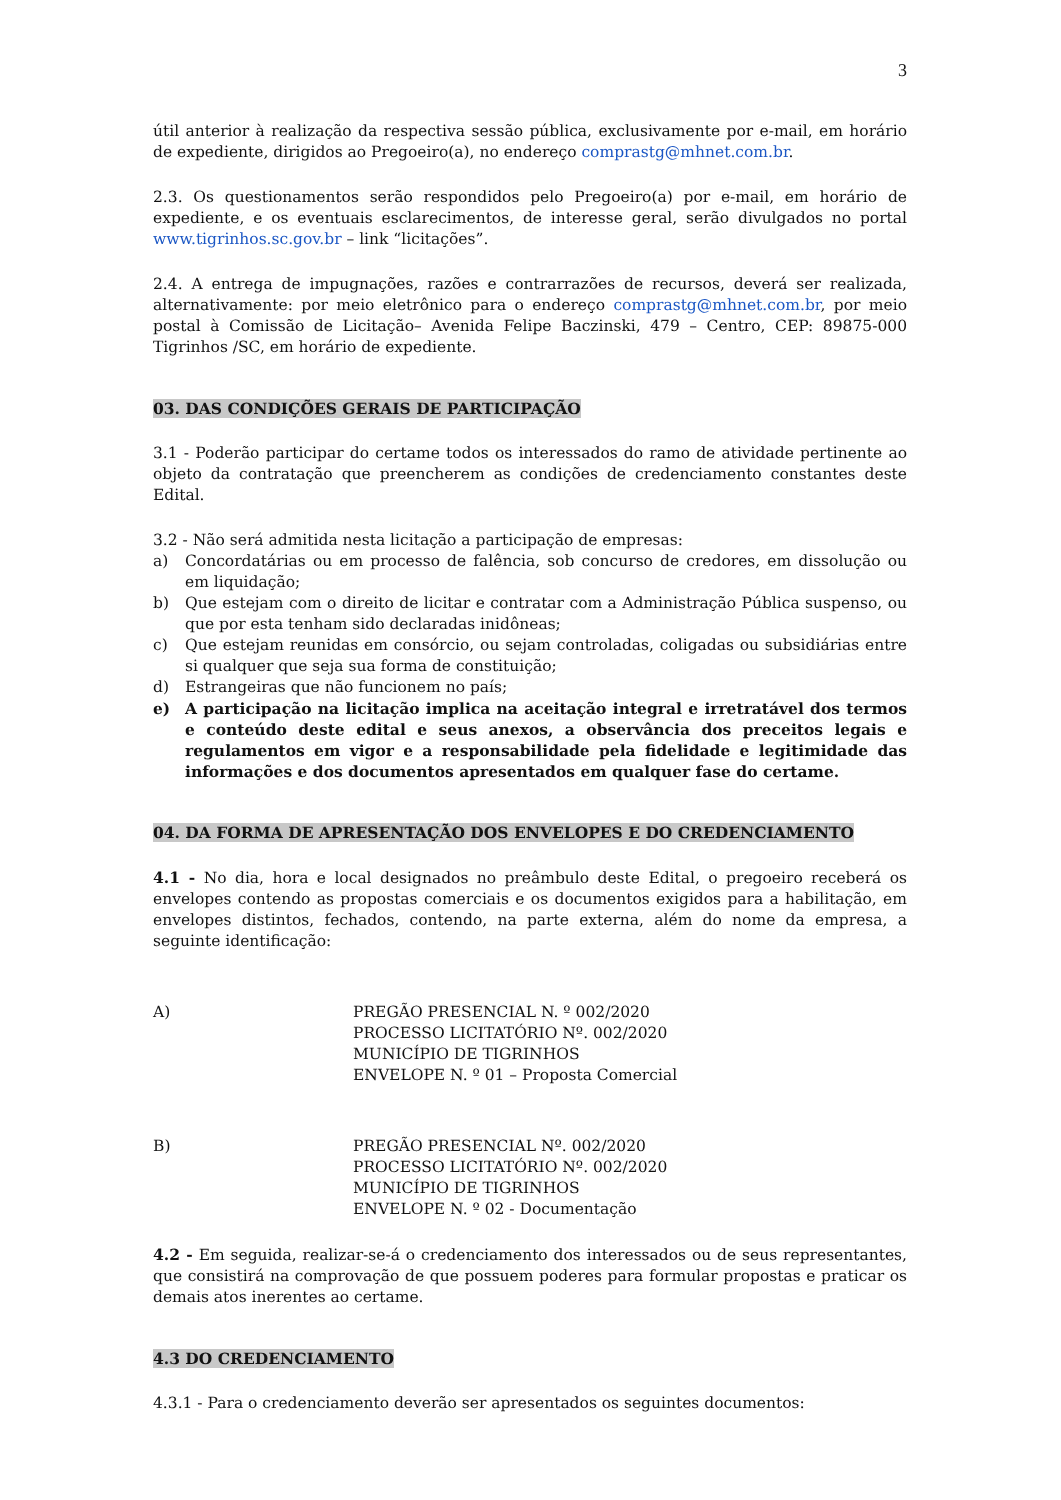3
útil anterior à realização da respectiva sessão pública, exclusivamente por e-mail, em horário de expediente, dirigidos ao Pregoeiro(a), no endereço comprastg@mhnet.com.br.
2.3. Os questionamentos serão respondidos pelo Pregoeiro(a) por e-mail, em horário de expediente, e os eventuais esclarecimentos, de interesse geral, serão divulgados no portal www.tigrinhos.sc.gov.br – link “licitações”.
2.4. A entrega de impugnações, razões e contrarrazões de recursos, deverá ser realizada, alternativamente: por meio eletrônico para o endereço comprastg@mhnet.com.br, por meio postal à Comissão de Licitação– Avenida Felipe Baczinski, 479 – Centro, CEP: 89875-000 Tigrinhos /SC, em horário de expediente.
03. DAS CONDIÇÕES GERAIS DE PARTICIPAÇÃO
3.1 - Poderão participar do certame todos os interessados do ramo de atividade pertinente ao objeto da contratação que preencherem as condições de credenciamento constantes deste Edital.
3.2 - Não será admitida nesta licitação a participação de empresas:
a) Concordatárias ou em processo de falência, sob concurso de credores, em dissolução ou em liquidação;
b) Que estejam com o direito de licitar e contratar com a Administração Pública suspenso, ou que por esta tenham sido declaradas inidôneas;
c) Que estejam reunidas em consórcio, ou sejam controladas, coligadas ou subsidiárias entre si qualquer que seja sua forma de constituição;
d) Estrangeiras que não funcionem no país;
e) A participação na licitação implica na aceitação integral e irretratável dos termos e conteúdo deste edital e seus anexos, a observância dos preceitos legais e regulamentos em vigor e a responsabilidade pela fidelidade e legitimidade das informações e dos documentos apresentados em qualquer fase do certame.
04. DA FORMA DE APRESENTAÇÃO DOS ENVELOPES E DO CREDENCIAMENTO
4.1 - No dia, hora e local designados no preâmbulo deste Edital, o pregoeiro receberá os envelopes contendo as propostas comerciais e os documentos exigidos para a habilitação, em envelopes distintos, fechados, contendo, na parte externa, além do nome da empresa, a seguinte identificação:
A) PREGÃO PRESENCIAL N. º 002/2020
PROCESSO LICITATÓRIO Nº. 002/2020
MUNICÍPIO DE TIGRINHOS
ENVELOPE N. º 01 – Proposta Comercial
B) PREGÃO PRESENCIAL Nº. 002/2020
PROCESSO LICITATÓRIO Nº. 002/2020
MUNICÍPIO DE TIGRINHOS
ENVELOPE N. º 02 - Documentação
4.2 - Em seguida, realizar-se-á o credenciamento dos interessados ou de seus representantes, que consistirá na comprovação de que possuem poderes para formular propostas e praticar os demais atos inerentes ao certame.
4.3 DO CREDENCIAMENTO
4.3.1 - Para o credenciamento deverão ser apresentados os seguintes documentos: